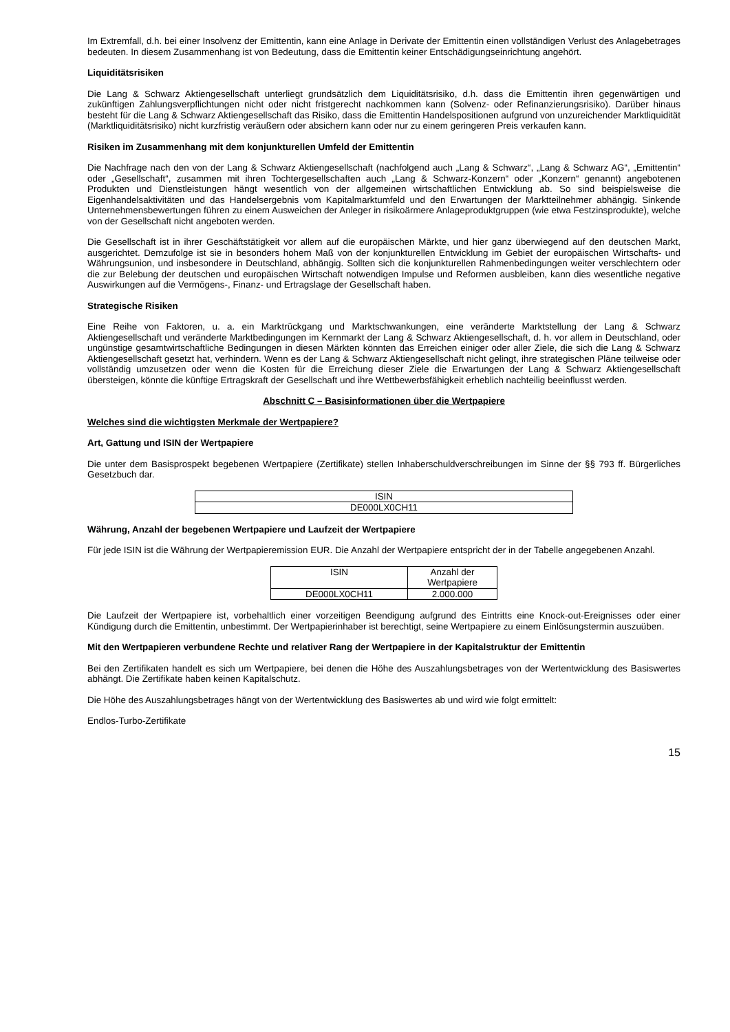Im Extremfall, d.h. bei einer Insolvenz der Emittentin, kann eine Anlage in Derivate der Emittentin einen vollständigen Verlust des Anlagebetrages bedeuten. In diesem Zusammenhang ist von Bedeutung, dass die Emittentin keiner Entschädigungseinrichtung angehört.
Liquiditätsrisiken
Die Lang & Schwarz Aktiengesellschaft unterliegt grundsätzlich dem Liquiditätsrisiko, d.h. dass die Emittentin ihren gegenwärtigen und zukünftigen Zahlungsverpflichtungen nicht oder nicht fristgerecht nachkommen kann (Solvenz- oder Refinanzierungsrisiko). Darüber hinaus besteht für die Lang & Schwarz Aktiengesellschaft das Risiko, dass die Emittentin Handelspositionen aufgrund von unzureichender Marktliquidität (Marktliquiditätsrisiko) nicht kurzfristig veräußern oder absichern kann oder nur zu einem geringeren Preis verkaufen kann.
Risiken im Zusammenhang mit dem konjunkturellen Umfeld der Emittentin
Die Nachfrage nach den von der Lang & Schwarz Aktiengesellschaft (nachfolgend auch „Lang & Schwarz“, „Lang & Schwarz AG“, „Emittentin“ oder „Gesellschaft“, zusammen mit ihren Tochtergesellschaften auch „Lang & Schwarz-Konzern“ oder „Konzern“ genannt) angebotenen Produkten und Dienstleistungen hängt wesentlich von der allgemeinen wirtschaftlichen Entwicklung ab. So sind beispielsweise die Eigenhandelsaktivitäten und das Handelsergebnis vom Kapitalmarktumfeld und den Erwartungen der Marktteilnehmer abhängig. Sinkende Unternehmensbewertungen führen zu einem Ausweichen der Anleger in risikoärmere Anlageproduktgruppen (wie etwa Festzinsprodukte), welche von der Gesellschaft nicht angeboten werden.
Die Gesellschaft ist in ihrer Geschäftstätigkeit vor allem auf die europäischen Märkte, und hier ganz überwiegend auf den deutschen Markt, ausgerichtet. Demzufolge ist sie in besonders hohem Maß von der konjunkturellen Entwicklung im Gebiet der europäischen Wirtschafts- und Währungsunion, und insbesondere in Deutschland, abhängig. Sollten sich die konjunkturellen Rahmenbedingungen weiter verschlechtern oder die zur Belebung der deutschen und europäischen Wirtschaft notwendigen Impulse und Reformen ausbleiben, kann dies wesentliche negative Auswirkungen auf die Vermögens-, Finanz- und Ertragslage der Gesellschaft haben.
Strategische Risiken
Eine Reihe von Faktoren, u. a. ein Marktrückgang und Marktschwankungen, eine veränderte Marktstellung der Lang & Schwarz Aktiengesellschaft und veränderte Marktbedingungen im Kernmarkt der Lang & Schwarz Aktiengesellschaft, d. h. vor allem in Deutschland, oder ungünstige gesamtwirtschaftliche Bedingungen in diesen Märkten könnten das Erreichen einiger oder aller Ziele, die sich die Lang & Schwarz Aktiengesellschaft gesetzt hat, verhindern. Wenn es der Lang & Schwarz Aktiengesellschaft nicht gelingt, ihre strategischen Pläne teilweise oder vollständig umzusetzen oder wenn die Kosten für die Erreichung dieser Ziele die Erwartungen der Lang & Schwarz Aktiengesellschaft übersteigen, könnte die künftige Ertragskraft der Gesellschaft und ihre Wettbewerbsfähigkeit erheblich nachteilig beeinflusst werden.
Abschnitt C – Basisinformationen über die Wertpapiere
Welches sind die wichtigsten Merkmale der Wertpapiere?
Art, Gattung und ISIN der Wertpapiere
Die unter dem Basisprospekt begebenen Wertpapiere (Zertifikate) stellen Inhaberschuldverschreibungen im Sinne der §§ 793 ff. Bürgerliches Gesetzbuch dar.
| ISIN |
| --- |
| DE000LX0CH11 |
Währung, Anzahl der begebenen Wertpapiere und Laufzeit der Wertpapiere
Für jede ISIN ist die Währung der Wertpapieremission EUR. Die Anzahl der Wertpapiere entspricht der in der Tabelle angegebenen Anzahl.
| ISIN | Anzahl der Wertpapiere |
| --- | --- |
| DE000LX0CH11 | 2.000.000 |
Die Laufzeit der Wertpapiere ist, vorbehaltlich einer vorzeitigen Beendigung aufgrund des Eintritts eine Knock-out-Ereignisses oder einer Kündigung durch die Emittentin, unbestimmt. Der Wertpapierinhaber ist berechtigt, seine Wertpapiere zu einem Einlösungstermin auszuüben.
Mit den Wertpapieren verbundene Rechte und relativer Rang der Wertpapiere in der Kapitalstruktur der Emittentin
Bei den Zertifikaten handelt es sich um Wertpapiere, bei denen die Höhe des Auszahlungsbetrages von der Wertentwicklung des Basiswertes abhängt. Die Zertifikate haben keinen Kapitalschutz.
Die Höhe des Auszahlungsbetrages hängt von der Wertentwicklung des Basiswertes ab und wird wie folgt ermittelt:
Endlos-Turbo-Zertifikate
15